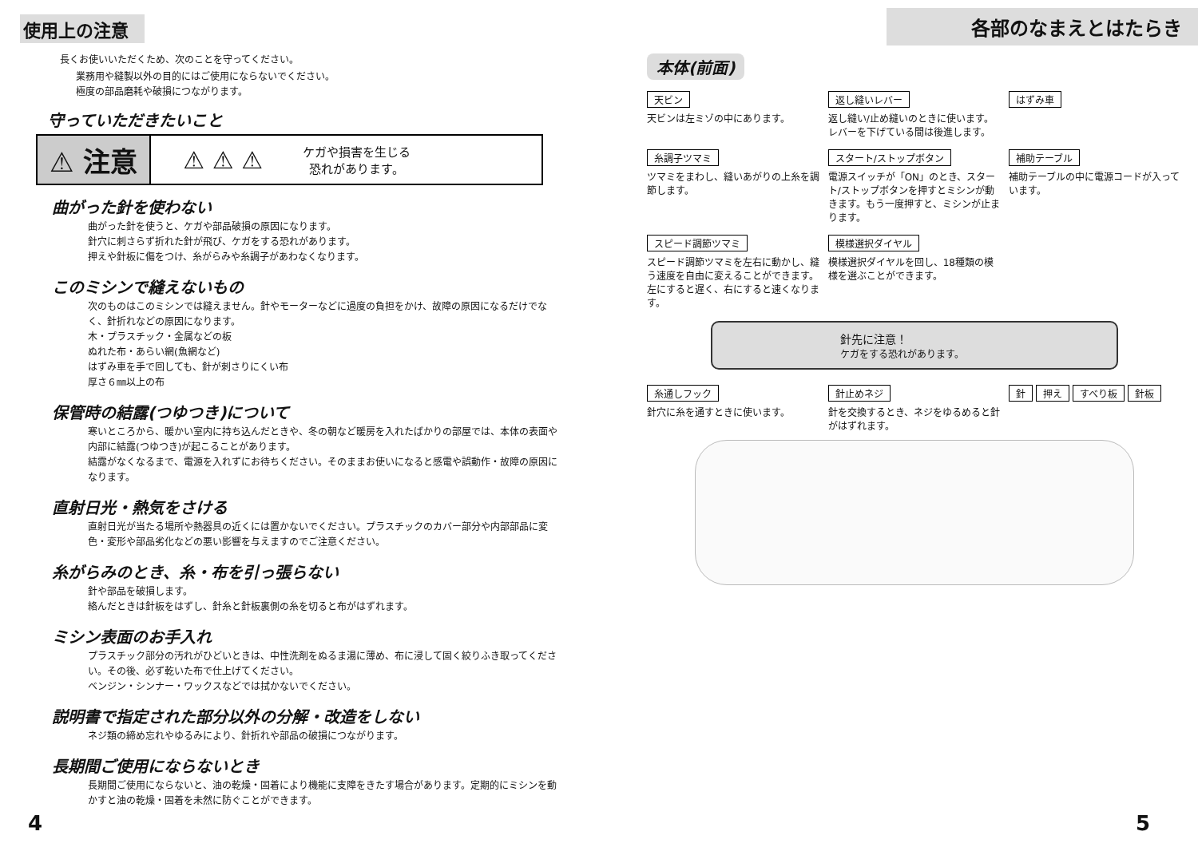使用上の注意
長くお使いいただくため、次のことを守ってください。
業務用や縫製以外の目的にはご使用にならないでください。
極度の部品磨耗や破損につながります。
守っていただきたいこと
⚠ 注意 ⚠ ⚠ ⚠ ケガや損害を生じる
恐れがあります。
曲がった針を使わない
曲がった針を使うと、ケガや部品破損の原因になります。
針穴に刺さらず折れた針が飛び、ケガをする恐れがあります。
押えや針板に傷をつけ、糸がらみや糸調子があわなくなります。
このミシンで縫えないもの
次のものはこのミシンでは縫えません。針やモーターなどに過度の負担をかけ、故障の原因になるだけでなく、針折れなどの原因になります。
木・プラスチック・金属などの板
ぬれた布・あらい網(魚網など)
はずみ車を手で回しても、針が刺さりにくい布
厚さ６㎜以上の布
保管時の結露(つゆつき)について
寒いところから、暖かい室内に持ち込んだときや、冬の朝など暖房を入れたばかりの部屋では、本体の表面や内部に結露(つゆつき)が起こることがあります。
結露がなくなるまで、電源を入れずにお待ちください。そのままお使いになると感電や誤動作・故障の原因になります。
直射日光・熱気をさける
直射日光が当たる場所や熱器具の近くには置かないでください。プラスチックのカバー部分や内部部品に変色・変形や部品劣化などの悪い影響を与えますのでご注意ください。
糸がらみのとき、糸・布を引っ張らない
針や部品を破損します。
絡んだときは針板をはずし、針糸と針板裏側の糸を切ると布がはずれます。
ミシン表面のお手入れ
プラスチック部分の汚れがひどいときは、中性洗剤をぬるま湯に薄め、布に浸して固く絞りふき取ってください。その後、必ず乾いた布で仕上げてください。
ベンジン・シンナー・ワックスなどでは拭かないでください。
説明書で指定された部分以外の分解・改造をしない
ネジ類の締め忘れやゆるみにより、針折れや部品の破損につながります。
長期間ご使用にならないとき
長期間ご使用にならないと、油の乾燥・固着により機能に支障をきたす場合があります。定期的にミシンを動かすと油の乾燥・固着を未然に防ぐことができます。
4
各部のなまえとはたらき
本体(前面)
天ビン
天ビンは左ミゾの中にあります。
返し縫いレバー
返し縫い/止め縫いのときに使います。レバーを下げている間は後進します。
はずみ車
糸調子ツマミ
ツマミをまわし、縫いあがりの上糸を調節します。
スタート/ストップボタン
電源スイッチが「ON」のとき、スタート/ストップボタンを押すとミシンが動きます。もう一度押すと、ミシンが止まります。
補助テーブル
補助テーブルの中に電源コードが入っています。
スピード調節ツマミ
スピード調節ツマミを左右に動かし、縫う速度を自由に変えることができます。左にすると遅く、右にすると速くなります。
模様選択ダイヤル
模様選択ダイヤルを回し、18種類の模様を選ぶことができます。
針先に注意！
ケガをする恐れがあります。
糸通しフック
針穴に糸を通すときに使います。
針止めネジ
針を交換するとき、ネジをゆるめると針がはずれます。
針 押え すべり板 針板
5